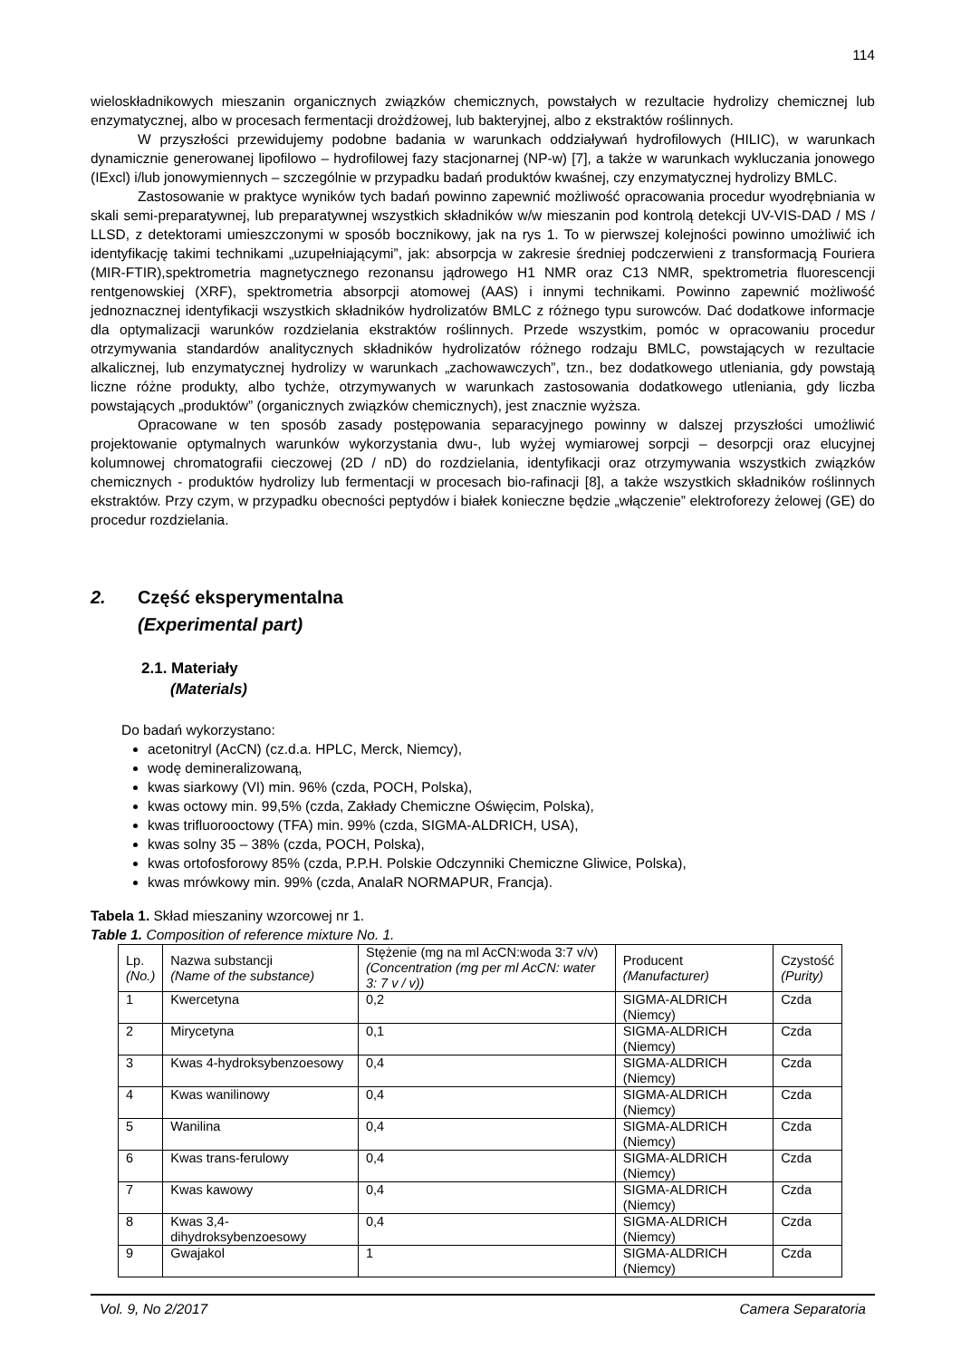114
wieloskładnikowych mieszanin organicznych związków chemicznych, powstałych w rezultacie hydrolizy chemicznej lub enzymatycznej, albo w procesach fermentacji drożdżowej, lub bakteryjnej, albo z ekstraktów roślinnych.
W przyszłości przewidujemy podobne badania w warunkach oddziaływań hydrofilowych (HILIC), w warunkach dynamicznie generowanej lipofilowo – hydrofilowej fazy stacjonarnej (NP-w) [7], a także w warunkach wykluczania jonowego (IExcl) i/lub jonowymiennych – szczególnie w przypadku badań produktów kwaśnej, czy enzymatycznej hydrolizy BMLC.
Zastosowanie w praktyce wyników tych badań powinno zapewnić możliwość opracowania procedur wyodrębniania w skali semi-preparatywnej, lub preparatywnej wszystkich składników w/w mieszanin pod kontrolą detekcji UV-VIS-DAD / MS / LLSD, z detektorami umieszczonymi w sposób bocznikowy, jak na rys 1. To w pierwszej kolejności powinno umożliwić ich identyfikację takimi technikami „uzupełniającymi”, jak: absorpcja w zakresie średniej podczerwieni z transformacją Fouriera (MIR-FTIR),spektrometria magnetycznego rezonansu jądrowego H1 NMR oraz C13 NMR, spektrometria fluorescencji rentgenowskiej (XRF), spektrometria absorpcji atomowej (AAS) i innymi technikami. Powinno zapewnić możliwość jednoznacznej identyfikacji wszystkich składników hydrolizatów BMLC z różnego typu surowców. Dać dodatkowe informacje dla optymalizacji warunków rozdzielania ekstraktów roślinnych. Przede wszystkim, pomóc w opracowaniu procedur otrzymywania standardów analitycznych składników hydrolizatów różnego rodzaju BMLC, powstających w rezultacie alkalicznej, lub enzymatycznej hydrolizy w warunkach „zachowawczych”, tzn., bez dodatkowego utleniania, gdy powstają liczne różne produkty, albo tychże, otrzymywanych w warunkach zastosowania dodatkowego utleniania, gdy liczba powstających „produktów” (organicznych związków chemicznych), jest znacznie wyższa.
Opracowane w ten sposób zasady postępowania separacyjnego powinny w dalszej przyszłości umożliwić projektowanie optymalnych warunków wykorzystania dwu-, lub wyżej wymiarowej sorpcji – desorpcji oraz elucyjnej kolumnowej chromatografii cieczowej (2D / nD) do rozdzielania, identyfikacji oraz otrzymywania wszystkich związków chemicznych - produktów hydrolizy lub fermentacji w procesach bio-rafinacji [8], a także wszystkich składników roślinnych ekstraktów. Przy czym, w przypadku obecności peptydów i białek konieczne będzie „włączenie” elektroforezy żelowej (GE) do procedur rozdzielania.
2. Część eksperymentalna
(Experimental part)
2.1. Materiały
(Materials)
Do badań wykorzystano:
acetonitryl (AcCN) (cz.d.a. HPLC, Merck, Niemcy),
wodę demineralizowaną,
kwas siarkowy (VI) min. 96% (czda, POCH, Polska),
kwas octowy min. 99,5% (czda, Zakłady Chemiczne Oświęcim, Polska),
kwas trifluorooctowy (TFA) min. 99% (czda, SIGMA-ALDRICH, USA),
kwas solny 35 – 38% (czda, POCH, Polska),
kwas ortofosforowy 85% (czda, P.P.H. Polskie Odczynniki Chemiczne Gliwice, Polska),
kwas mrówkowy min. 99% (czda, AnalaR NORMAPUR, Francja).
Tabela 1. Skład mieszaniny wzorcowej nr 1.
Table 1. Composition of reference mixture No. 1.
| Lp. (No.) | Nazwa substancji (Name of the substance) | Stężenie (mg na ml AcCN:woda 3:7 v/v) (Concentration (mg per ml AcCN: water 3: 7 v / v)) | Producent (Manufacturer) | Czystość (Purity) |
| --- | --- | --- | --- | --- |
| 1 | Kwercetyna | 0,2 | SIGMA-ALDRICH (Niemcy) | Czda |
| 2 | Mirycetyna | 0,1 | SIGMA-ALDRICH (Niemcy) | Czda |
| 3 | Kwas 4-hydroksybenzoesowy | 0,4 | SIGMA-ALDRICH (Niemcy) | Czda |
| 4 | Kwas wanilinowy | 0,4 | SIGMA-ALDRICH (Niemcy) | Czda |
| 5 | Wanilina | 0,4 | SIGMA-ALDRICH (Niemcy) | Czda |
| 6 | Kwas trans-ferulowy | 0,4 | SIGMA-ALDRICH (Niemcy) | Czda |
| 7 | Kwas kawowy | 0,4 | SIGMA-ALDRICH (Niemcy) | Czda |
| 8 | Kwas 3,4-dihydroksybenzoesowy | 0,4 | SIGMA-ALDRICH (Niemcy) | Czda |
| 9 | Gwajakol | 1 | SIGMA-ALDRICH (Niemcy) | Czda |
Vol. 9, No 2/2017 Camera Separatoria